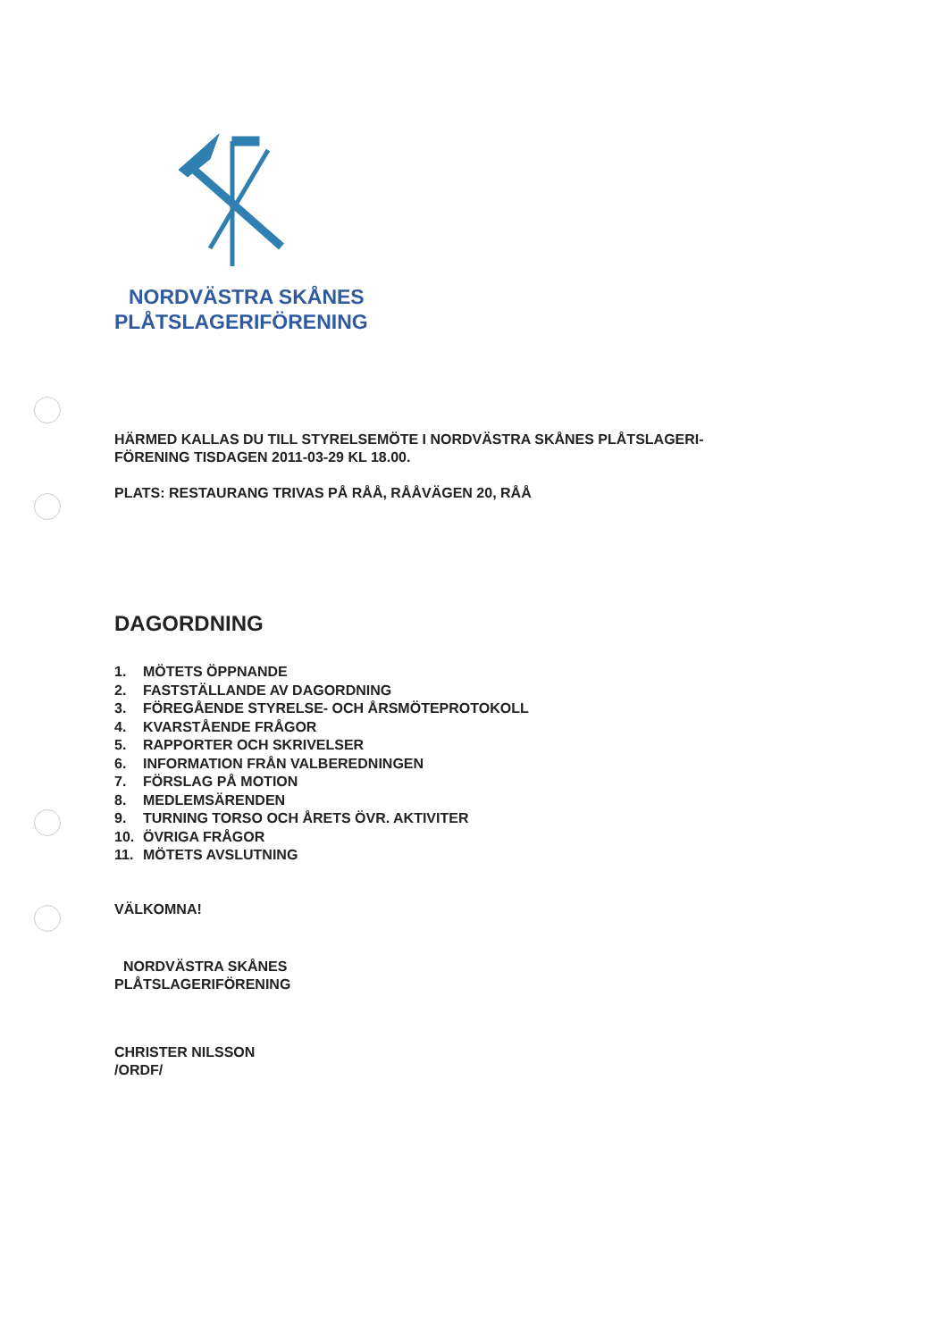NORDVÄSTRA SKÅNES
PLÅTSLAGERIFÖRENING
HÄRMED KALLAS DU TILL STYRELSEMÖTE I NORDVÄSTRA SKÅNES PLÅTSLAGERI-
FÖRENING TISDAGEN 2011-03-29 KL 18.00.
PLATS: RESTAURANG TRIVAS PÅ RÅÅ, RÅÅVÄGEN 20, RÅÅ
DAGORDNING
1. MÖTETS ÖPPNANDE
2. FASTSTÄLLANDE AV DAGORDNING
3. FÖREGÅENDE STYRELSE- OCH ÅRSMÖTEPROTOKOLL
4. KVARSTÅENDE FRÅGOR
5. RAPPORTER OCH SKRIVELSER
6. INFORMATION FRÅN VALBEREDNINGEN
7. FÖRSLAG PÅ MOTION
8. MEDLEMSÄRENDEN
9. TURNING TORSO OCH ÅRETS ÖVR. AKTIVITER
10. ÖVRIGA FRÅGOR
11. MÖTETS AVSLUTNING
VÄLKOMNA!
NORDVÄSTRA SKÅNES
PLÅTSLAGERIFÖRENING
CHRISTER NILSSON
/ORDF/